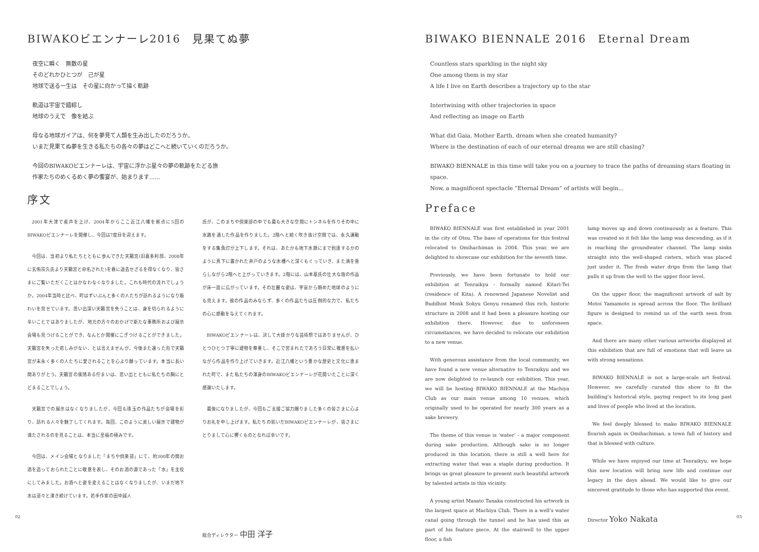BIWAKOビエンナーレ2016　見果てぬ夢
夜空に瞬く　無数の星
そのどれかひとつが　己が星
地球で送る一生は　その星に向かって描く軌跡
軌道は宇宙で錯綜し
地球のうえで　像を結ぶ
母なる地球ガイアは、何を夢見て人類を生み出したのだろうか。
いまだ見果てぬ夢を生きる私たちの各々の夢はどこへと続いていくのだろうか。
今回のBIWAKOビエンナーレは、宇宙に浮かぶ星々の夢の軌跡をたどる旅
作家たちのめくるめく夢の饗宴が、始まります……
序文
2001年大津で産声を上げ、2004年からここ近江八幡を拠点に5回のBIWAKOビエンナーレを開催し、今回は7度目を迎えます。
今回は、当初より私たちとともに歩んできた天籟宮(旧喜多利邸、2008年に玄侑宗久氏より天籟宮と命名された)を春に退去せざるを得なくなり、皆さまにご覧いただくことはかなわなくなりました。これも時代の流れでしょうか。2004年当時と比べ、町はずいぶんと多くの人たちが訪れるようになり賑わいを見せています。思い出深い天籟宮を失うことは、身を切られるように辛いことではありましたが、地元の方々のおかげで新たな事務所および展示会場も見つけることができ、なんとか開催にこぎつけることができました。天籟宮を失った悲しみがない、とは言えませんが、今後また違った形で天籟宮が末永く多くの人たちに愛されることを心より願っています。本当に長い間ありがとう。天籟宮の風情ある佇まいは、思い出とともに私たちの胸にとどまることでしょう。
天籟宮での展示はなくなりましたが、今回も珠玉の作品たちが会場を彩り、訪れる人々を魅了してくれます。毎回、このように美しい展示で建物が満たされるのを見ることは、本当に至福の極みです。
今回は、メイン会場となりました「まちや倶楽部」にて、約300年の間お酒を造っておられたことに敬意を表し、そのお酒の源であった「水」を主役にしてみました。お酒へと姿を変えることはなくなりましたが、いまだ地下水は滾々と湧き続けています。若手作家の田中誠人
氏が、このまちや倶楽部の中でも最も大きな空間にトンネルを作りその中に水路を通した作品を作りました。2階へと続く吹き抜け空間では、永久運動をする集魚灯が上下します。それは、あたかも地下水脈にまで到達するかのように真下に置かれた井戸のような水槽へと深くもぐっていき、また滴を垂らしながら2階へと上がっていきます。2階には、山本基氏の壮大な塩の作品が床一面に広がっています。その壮麗な姿は、宇宙から眺めた地球のようにも見えます。彼の作品のみならず、多くの作品たちは圧倒的な力で、私たちの心に感動を与えてくれます。
BIWAKOビエンナーレは、決して大掛かりな芸術祭ではありませんが、ひとつひとつ丁寧に建物を尊重し、そこで営まれたであろう日常に敬意を払いながら作品を作り上げていきます。近江八幡という豊かな歴史と文化に恵まれた町で、また私たちの渾身のBIWAKOビエンナーレが花開いたことに深く感謝いたします。
最後になりましたが、今回もご支援ご協力賜りました多くの皆さまに心よりお礼を申し上げます。私たちの紡いだBIWAKOビエンナーレが、皆さまにとりまして心に響くものとなれば幸いです。
総合ディレクター 中田 洋子
02
BIWAKO BIENNALE 2016　Eternal Dream
Countless stars sparkling in the night sky
One among them is my star
A life I live on Earth describes a trajectory up to the star
Intertwining with other trajectories in space
And reflecting an image on Earth
What did Gaia, Mother Earth, dream when she created humanity?
Where is the destination of each of our eternal dreams we are still chasing?
BIWAKO BIENNALE in this time will take you on a journey to trace the paths of dreaming stars floating in space.
Now, a magnificent spectacle “Eternal Dream” of artists will begin...
Preface
BIWAKO BIENNALE was first established in year 2001 in the city of Otsu. The base of operations for this festival relocated to Omihachiman in 2004. This year, we are delighted to showcase our exhibition for the seventh time.
Previously, we have been fortunate to hold our exhibition at Tenraikyu - formally named Kitari-Tei (residence of Kita). A renowned Japanese Novelist and Buddhist Monk Sokyu Genyu renamed this rich, historic structure in 2008 and it had been a pleasure hosting our exhibition there. However, due to unforeseen circumstances, we have decided to relocate our exhibition to a new venue.
With generous assistance from the local community, we have found a new venue alternative to Tenraikyu and we are now delighted to re-launch our exhibition. This year, we will be hosting BIWAKO BIENNALE at the Machiya Club as our main venue among 10 venues, which originally used to be operated for nearly 300 years as a sake brewery.
The theme of this venue is ‘water’ - a major component during sake production. Although sake is no longer produced in this location, there is still a well here for extracting water that was a staple during production. It brings us great pleasure to present such beautiful artwork by talented artists in this vicinity.
A young artist Masato Tanaka constructed his artwork in the largest space at Machiya Club. There is a well’s water canal going through the tunnel and he has used this as part of his feature piece. At the stairwell to the upper floor, a fish
lamp moves up and down continuously as a feature. This was created so it felt like the lamp was descending, as if it is reaching the groundwater channel. The lamp sinks straight into the well-shaped cistern, which was placed just under it. The fresh water drips from the lamp that pulls it up from the well to the upper floor level.
On the upper floor, the magnificent artwork of salt by Motoi Yamamoto is spread across the floor. The brilliant figure is designed to remind us of the earth seen from space.
And there are many other various artworks displayed at this exhibition that are full of emotions that will leave us with strong sensations.
BIWAKO BIENNALE is not a large-scale art festival. However, we carefully curated this show to fit the building’s historical style, paying respect to its long past and lives of people who lived at the location.
We feel deeply blessed to make BIWAKO BIENNALE flourish again in Omihachiman, a town full of history and that is blessed with culture.
While we have enjoyed our time at Tenraikyu, we hope this new location will bring new life and continue our legacy in the days ahead. We would like to give our sincerest gratitude to those who has supported this event.
Director Yoko Nakata
03